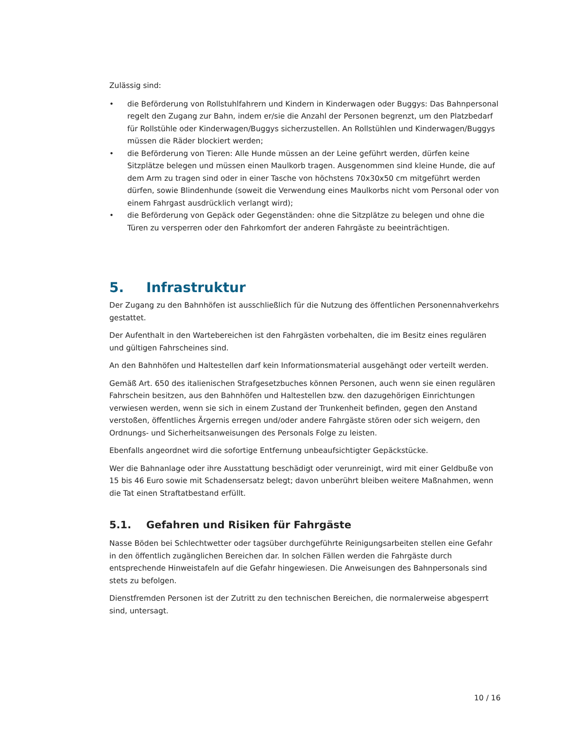Zulässig sind:
• die Beförderung von Rollstuhlfahrern und Kindern in Kinderwagen oder Buggys: Das Bahnpersonal regelt den Zugang zur Bahn, indem er/sie die Anzahl der Personen begrenzt, um den Platzbedarf für Rollstühle oder Kinderwagen/Buggys sicherzustellen. An Rollstühlen und Kinderwagen/Buggys müssen die Räder blockiert werden;
• die Beförderung von Tieren: Alle Hunde müssen an der Leine geführt werden, dürfen keine Sitzplätze belegen und müssen einen Maulkorb tragen. Ausgenommen sind kleine Hunde, die auf dem Arm zu tragen sind oder in einer Tasche von höchstens 70x30x50 cm mitgeführt werden dürfen, sowie Blindenhunde (soweit die Verwendung eines Maulkorbs nicht vom Personal oder von einem Fahrgast ausdrücklich verlangt wird);
• die Beförderung von Gepäck oder Gegenständen: ohne die Sitzplätze zu belegen und ohne die Türen zu versperren oder den Fahrkomfort der anderen Fahrgäste zu beeinträchtigen.
5. Infrastruktur
Der Zugang zu den Bahnhöfen ist ausschließlich für die Nutzung des öffentlichen Personennahverkehrs gestattet.
Der Aufenthalt in den Wartebereichen ist den Fahrgästen vorbehalten, die im Besitz eines regulären und gültigen Fahrscheines sind.
An den Bahnhöfen und Haltestellen darf kein Informationsmaterial ausgehängt oder verteilt werden.
Gemäß Art. 650 des italienischen Strafgesetzbuches können Personen, auch wenn sie einen regulären Fahrschein besitzen, aus den Bahnhöfen und Haltestellen bzw. den dazugehörigen Einrichtungen verwiesen werden, wenn sie sich in einem Zustand der Trunkenheit befinden, gegen den Anstand verstoßen, öffentliches Ärgernis erregen und/oder andere Fahrgäste stören oder sich weigern, den Ordnungs- und Sicherheitsanweisungen des Personals Folge zu leisten.
Ebenfalls angeordnet wird die sofortige Entfernung unbeaufsichtigter Gepäckstücke.
Wer die Bahnanlage oder ihre Ausstattung beschädigt oder verunreinigt, wird mit einer Geldbuße von 15 bis 46 Euro sowie mit Schadensersatz belegt; davon unberührt bleiben weitere Maßnahmen, wenn die Tat einen Straftatbestand erfüllt.
5.1. Gefahren und Risiken für Fahrgäste
Nasse Böden bei Schlechtwetter oder tagsüber durchgeführte Reinigungsarbeiten stellen eine Gefahr in den öffentlich zugänglichen Bereichen dar. In solchen Fällen werden die Fahrgäste durch entsprechende Hinweistafeln auf die Gefahr hingewiesen. Die Anweisungen des Bahnpersonals sind stets zu befolgen.
Dienstfremden Personen ist der Zutritt zu den technischen Bereichen, die normalerweise abgesperrt sind, untersagt.
10 / 16